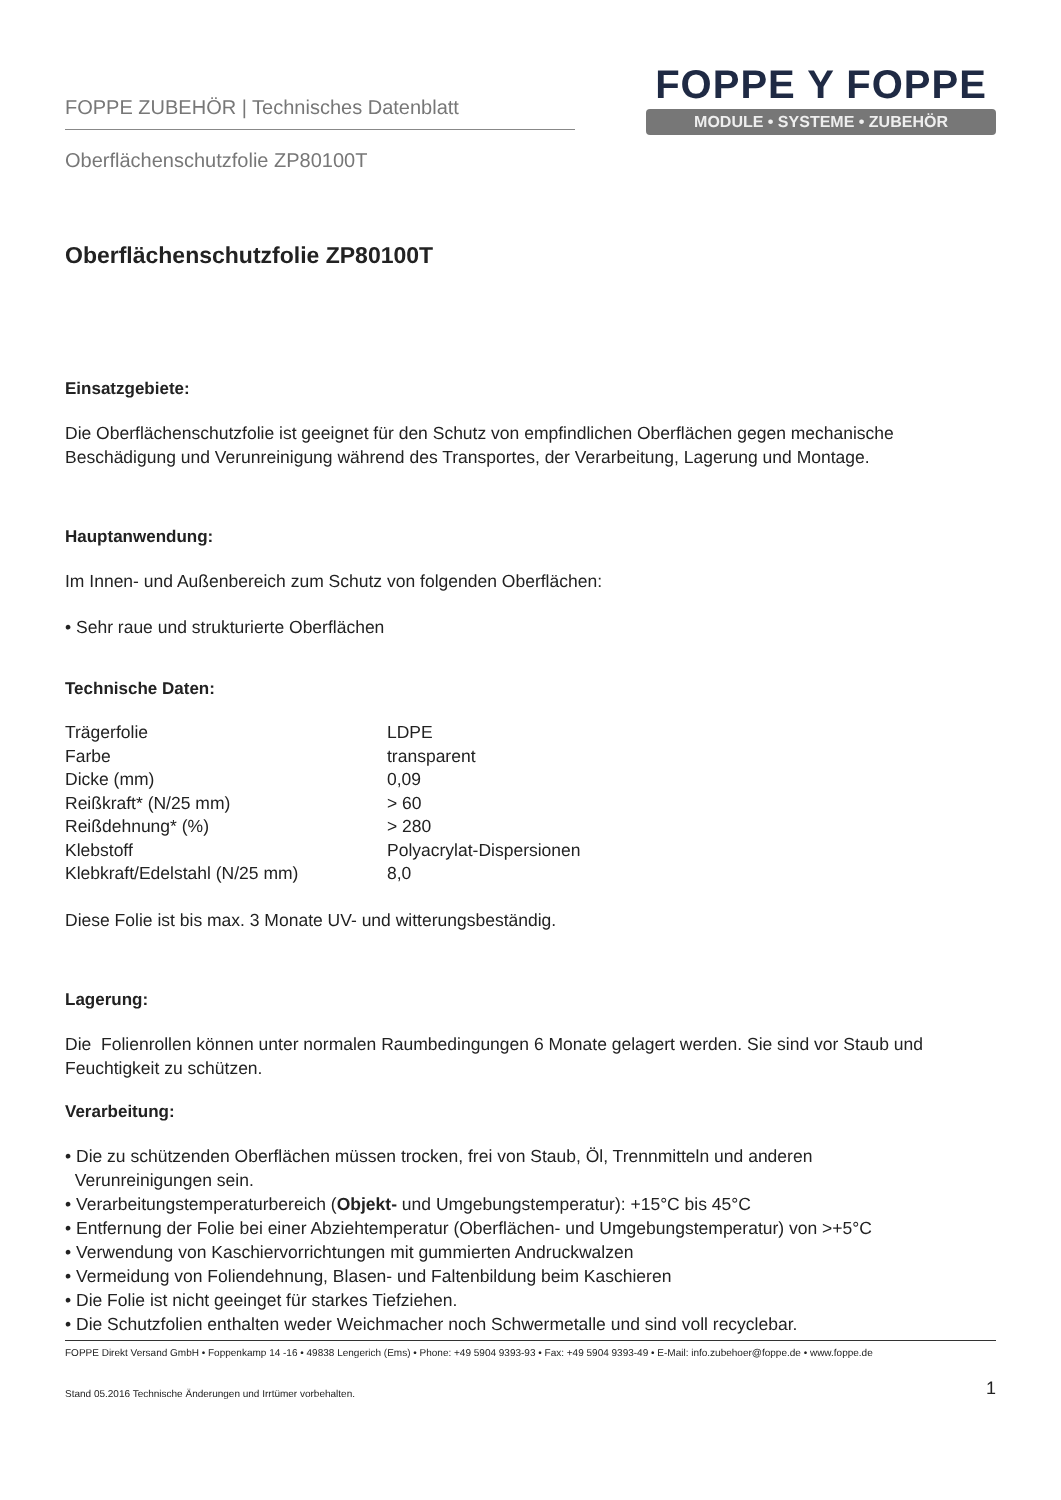FOPPE ZUBEHÖR | Technisches Datenblatt
FOPPE Y FOPPE
MODULE • SYSTEME • ZUBEHÖR
Oberflächenschutzfolie ZP80100T
Oberflächenschutzfolie ZP80100T
Einsatzgebiete:
Die Oberflächenschutzfolie ist geeignet für den Schutz von empfindlichen Oberflächen gegen mechanische Beschädigung und Verunreinigung während des Transportes, der Verarbeitung, Lagerung und Montage.
Hauptanwendung:
Im Innen- und Außenbereich zum Schutz von folgenden Oberflächen:
• Sehr raue und strukturierte Oberflächen
Technische Daten:
| Trägerfolie | LDPE |
| Farbe | transparent |
| Dicke (mm) | 0,09 |
| Reißkraft* (N/25 mm) | > 60 |
| Reißdehnung* (%) | > 280 |
| Klebstoff | Polyacrylat-Dispersionen |
| Klebkraft/Edelstahl (N/25 mm) | 8,0 |
Diese Folie ist bis max. 3 Monate UV- und witterungsbeständig.
Lagerung:
Die Folienrollen können unter normalen Raumbedingungen 6 Monate gelagert werden. Sie sind vor Staub und Feuchtigkeit zu schützen.
Verarbeitung:
• Die zu schützenden Oberflächen müssen trocken, frei von Staub, Öl, Trennmitteln und anderen
Verunreinigungen sein.
• Verarbeitungstemperaturbereich (Objekt- und Umgebungstemperatur): +15°C bis 45°C
• Entfernung der Folie bei einer Abziehtemperatur (Oberflächen- und Umgebungstemperatur) von >+5°C
• Verwendung von Kaschiervorrichtungen mit gummierten Andruckwalzen
• Vermeidung von Foliendehnung, Blasen- und Faltenbildung beim Kaschieren
• Die Folie ist nicht geeinget für starkes Tiefziehen.
• Die Schutzfolien enthalten weder Weichmacher noch Schwermetalle und sind voll recyclebar.
FOPPE Direkt Versand GmbH • Foppenkamp 14 -16 • 49838 Lengerich (Ems) • Phone: +49 5904 9393-93 • Fax: +49 5904 9393-49 • E-Mail: info.zubehoer@foppe.de • www.foppe.de
Stand 05.2016 Technische Änderungen und Irrtümer vorbehalten. 1